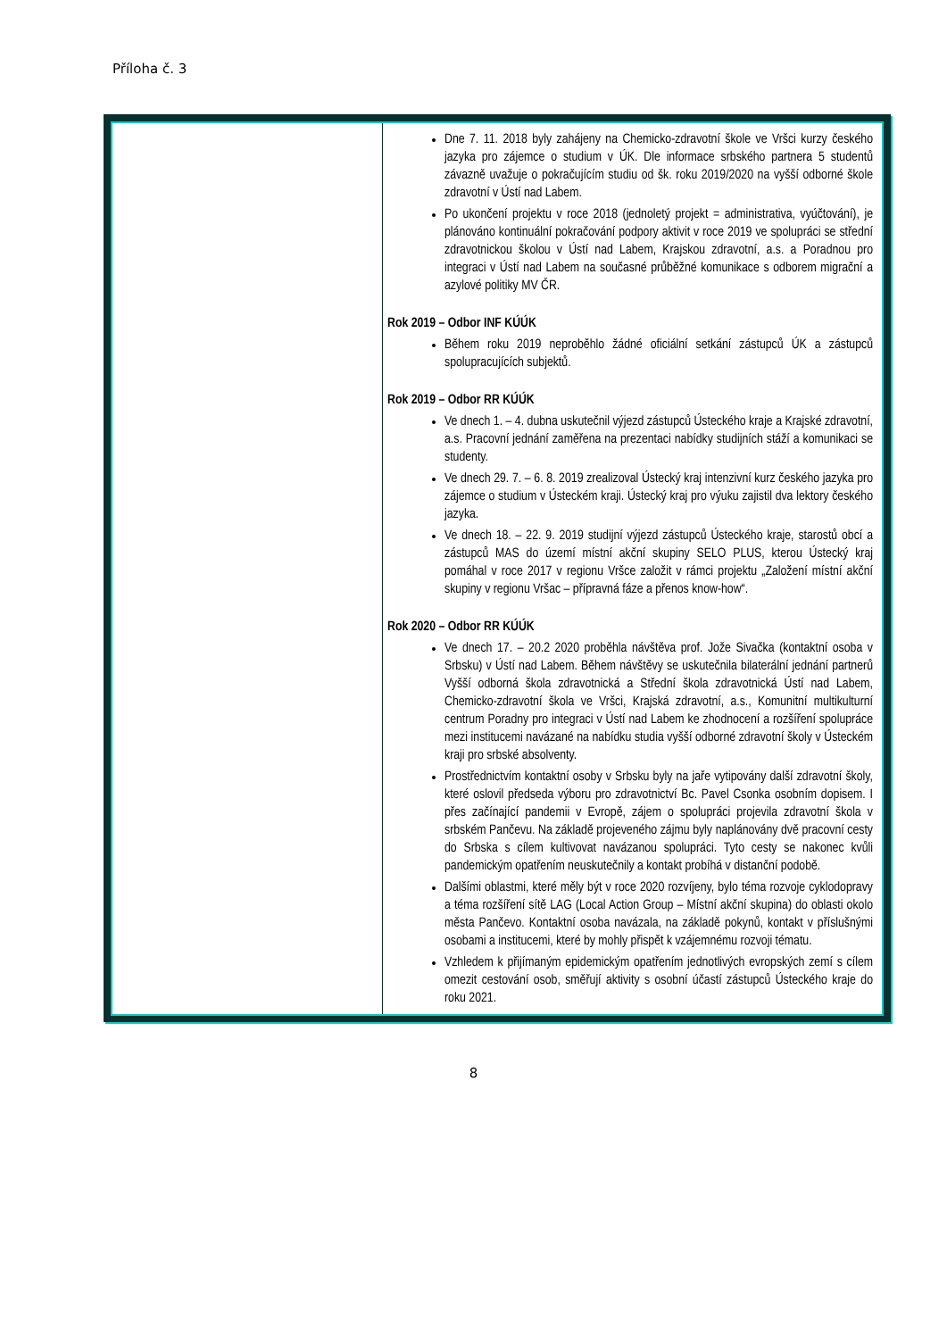Příloha č. 3
| | Dne 7. 11. 2018 byly zahájeny na Chemicko-zdravotní škole ve Vršci kurzy českého jazyka pro zájemce o studium v ÚK. Dle informace srbského partnera 5 studentů závazně uvažuje o pokračujícím studiu od šk. roku 2019/2020 na vyšší odborné škole zdravotní v Ústí nad Labem. Po ukončení projektu v roce 2018 (jednoletý projekt = administrativa, vyúčtování), je plánováno kontinuální pokračování podpory aktivit v roce 2019 ve spolupráci se střední zdravotnickou školou v Ústí nad Labem, Krajskou zdravotní, a.s. a Poradnou pro integraci v Ústí nad Labem na současné průběžné komunikace s odborem migrační a azylové politiky MV ČR. Rok 2019 – Odbor INF KÚÚK Během roku 2019 neproběhlo žádné oficiální setkání zástupců ÚK a zástupců spolupracujících subjektů. Rok 2019 – Odbor RR KÚÚK Ve dnech 1. – 4. dubna uskutečnil výjezd zástupců Ústeckého kraje a Krajské zdravotní, a.s. Pracovní jednání zaměřena na prezentaci nabídky studijních stáží a komunikaci se studenty. Ve dnech 29. 7. – 6. 8. 2019 zrealizoval Ústecký kraj intenzivní kurz českého jazyka pro zájemce o studium v Ústeckém kraji. Ústecký kraj pro výuku zajistil dva lektory českého jazyka. Ve dnech 18. – 22. 9. 2019 studijní výjezd zástupců Ústeckého kraje, starostů obcí a zástupců MAS do území místní akční skupiny SELO PLUS, kterou Ústecký kraj pomáhal v roce 2017 v regionu Vršce založit v rámci projektu „Založení místní akční skupiny v regionu Vršac – přípravná fáze a přenos know-how“. Rok 2020 – Odbor RR KÚÚK Ve dnech 17. – 20.2 2020 proběhla návštěva prof. Jože Sivačka (kontaktní osoba v Srbsku) v Ústí nad Labem. Během návštěvy se uskutečnila bilaterální jednání partnerů Vyšší odborná škola zdravotnická a Střední škola zdravotnická Ústí nad Labem, Chemicko-zdravotní škola ve Vršci, Krajská zdravotní, a.s., Komunitní multikulturní centrum Poradny pro integraci v Ústí nad Labem ke zhodnocení a rozšíření spolupráce mezi institucemi navázané na nabídku studia vyšší odborné zdravotní školy v Ústeckém kraji pro srbské absolventy. Prostřednictvím kontaktní osoby v Srbsku byly na jaře vytipovány další zdravotní školy, které oslovil předseda výboru pro zdravotnictví Bc. Pavel Csonka osobním dopisem. I přes začínající pandemii v Evropě, zájem o spolupráci projevila zdravotní škola v srbském Pančevu. Na základě projeveného zájmu byly naplánovány dvě pracovní cesty do Srbska s cílem kultivovat navázanou spolupráci. Tyto cesty se nakonec kvůli pandemickým opatřením neuskutečnily a kontakt probíhá v distanční podobě. Dalšími oblastmi, které měly být v roce 2020 rozvíjeny, bylo téma rozvoje cyklodopravy a téma rozšíření sítě LAG (Local Action Group – Místní akční skupina) do oblasti okolo města Pančevo. Kontaktní osoba navázala, na základě pokynů, kontakt v příslušnými osobami a institucemi, které by mohly přispět k vzájemnému rozvoji tématu. Vzhledem k přijímaným epidemickým opatřením jednotlivých evropských zemí s cílem omezit cestování osob, směřují aktivity s osobní účastí zástupců Ústeckého kraje do roku 2021. |
8